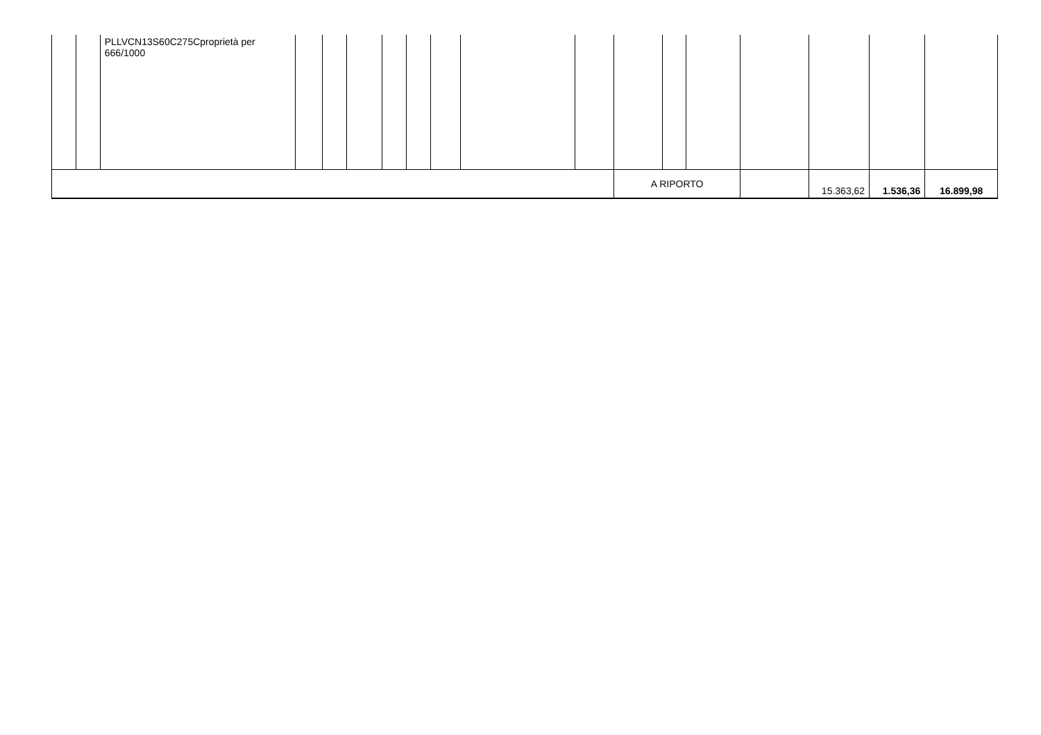| | | PLLVCN13S60C275Cproprietà per 666/1000 | | | | | | | | | | | | | | | |
| | | | | | | | | | | | A RIPORTO | | | | 15.363,62 | 1.536,36 | 16.899,98 |